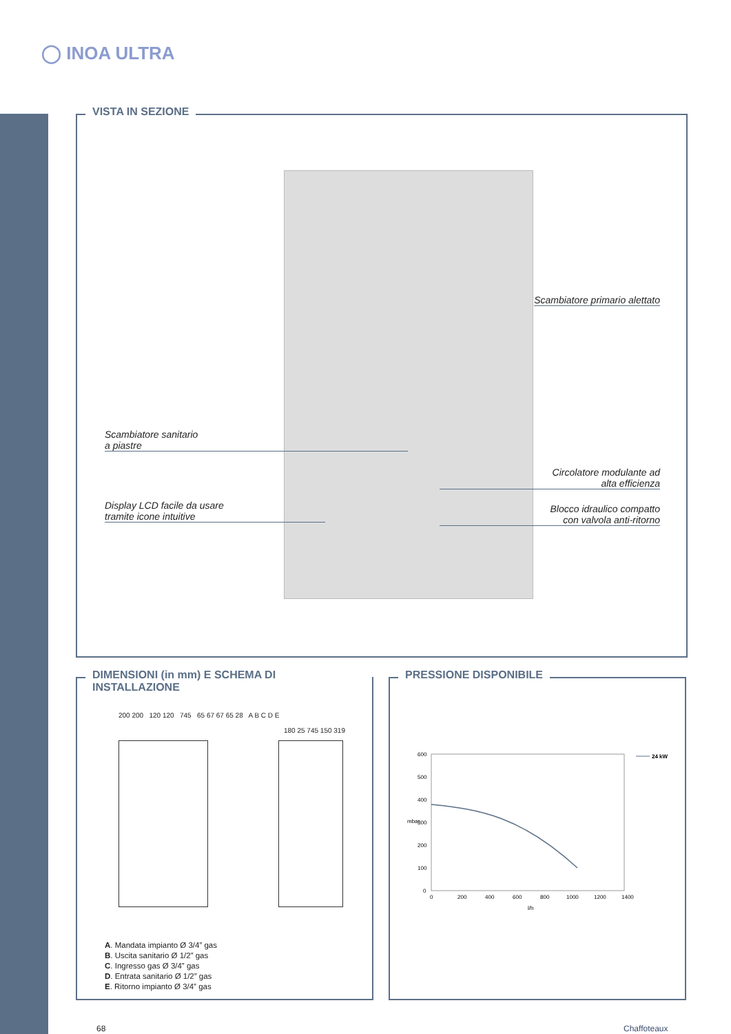◯ INOA ULTRA
VISTA IN SEZIONE
Scambiatore primario alettato
Scambiatore sanitario
a piastre
Circolatore modulante ad
alta efficienza
Display LCD facile da usare
tramite icone intuitive
Blocco idraulico compatto
con valvola anti-ritorno
DIMENSIONI (in mm) E SCHEMA DI INSTALLAZIONE
200 200 120 120 745 65 67 67 65 28 A B C D E
180 25 745 150 319
A. Mandata impianto Ø 3/4” gas
B. Uscita sanitario Ø 1/2” gas
C. Ingresso gas Ø 3/4” gas
D. Entrata sanitario Ø 1/2” gas
E. Ritorno impianto Ø 3/4” gas
PRESSIONE DISPONIBILE
600
500
400
300
200
100
0
0
200
400
600
800
1000
1200
1400
l/h
mbar
24 kW
68 Chaffoteaux